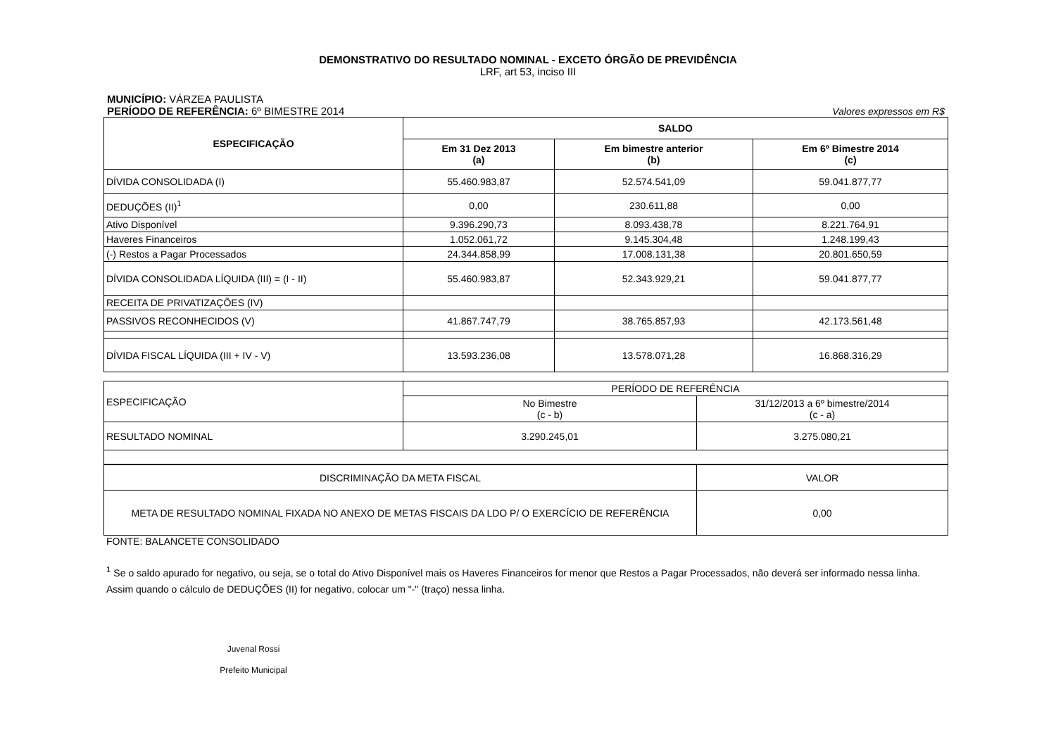DEMONSTRATIVO DO RESULTADO NOMINAL - EXCETO ÓRGÃO DE PREVIDÊNCIA
LRF, art 53, inciso III
MUNICÍPIO: VÁRZEA PAULISTA
PERÍODO DE REFERÊNCIA: 6º BIMESTRE 2014
Valores expressos em R$
| ESPECIFICAÇÃO | SALDO | | |
| --- | --- | --- | --- |
| | Em 31 Dez 2013 (a) | Em bimestre anterior (b) | Em 6º Bimestre 2014 (c) |
| DÍVIDA CONSOLIDADA (I) | 55.460.983,87 | 52.574.541,09 | 59.041.877,77 |
| DEDUÇÕES (II)<sup>1</sup> | 0,00 | 230.611,88 | 0,00 |
| Ativo Disponível | 9.396.290,73 | 8.093.438,78 | 8.221.764,91 |
| Haveres Financeiros | 1.052.061,72 | 9.145.304,48 | 1.248.199,43 |
| (-) Restos a Pagar Processados | 24.344.858,99 | 17.008.131,38 | 20.801.650,59 |
| DÍVIDA CONSOLIDADA LÍQUIDA (III) = (I - II) | 55.460.983,87 | 52.343.929,21 | 59.041.877,77 |
| RECEITA DE PRIVATIZAÇÕES (IV) | | | |
| PASSIVOS RECONHECIDOS (V) | 41.867.747,79 | 38.765.857,93 | 42.173.561,48 |
| DÍVIDA FISCAL LÍQUIDA (III + IV - V) | 13.593.236,08 | 13.578.071,28 | 16.868.316,29 |
| ESPECIFICAÇÃO | PERÍODO DE REFERÊNCIA | |
| | No Bimestre (c - b) | 31/12/2013 a 6º bimestre/2014 (c - a) |
| RESULTADO NOMINAL | 3.290.245,01 | 3.275.080,21 |
| DISCRIMINAÇÃO DA META FISCAL | VALOR |
| META DE RESULTADO NOMINAL FIXADA NO ANEXO DE METAS FISCAIS DA LDO P/ O EXERCÍCIO DE REFERÊNCIA | 0,00 |
FONTE: BALANCETE CONSOLIDADO
<sup>1</sup> Se o saldo apurado for negativo, ou seja, se o total do Ativo Disponível mais os Haveres Financeiros for menor que Restos a Pagar Processados, não deverá ser informado nessa linha. Assim quando o cálculo de DEDUÇÕES (II) for negativo, colocar um "-" (traço) nessa linha.
Juvenal Rossi
Prefeito Municipal